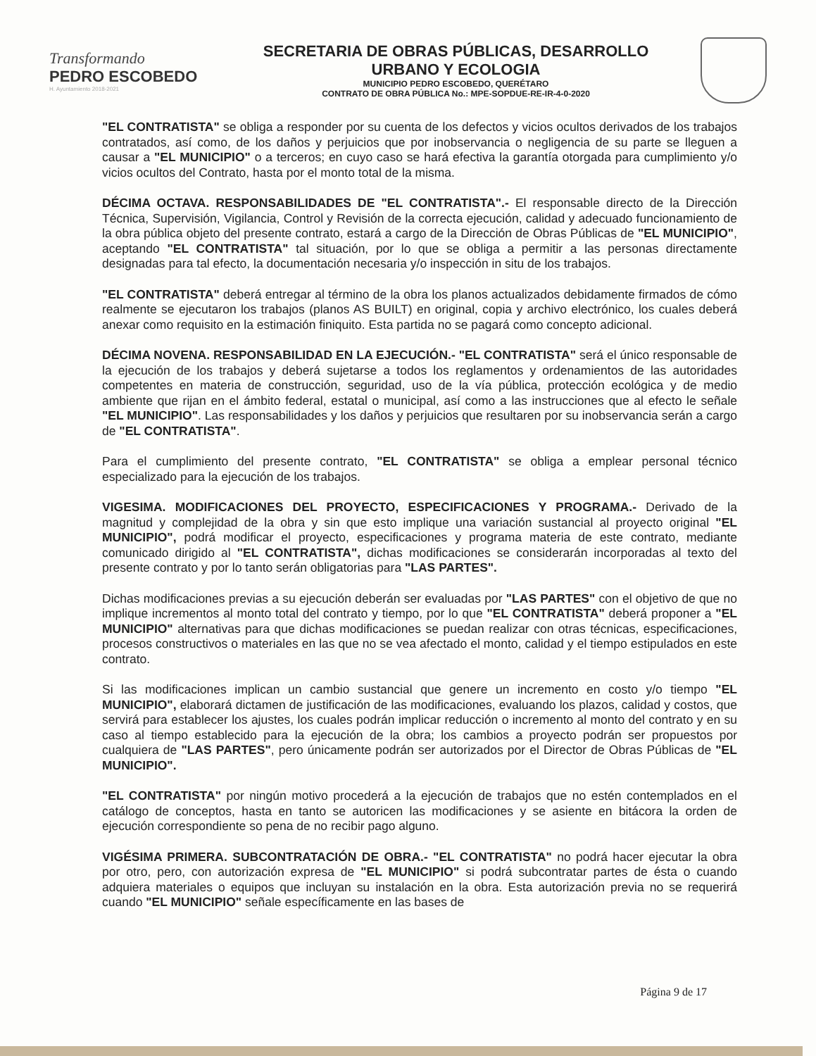Transformando
PEDRO ESCOBEDO
H. Ayuntamiento 2018-2021
SECRETARIA DE OBRAS PÚBLICAS, DESARROLLO
URBANO Y ECOLOGIA
MUNICIPIO PEDRO ESCOBEDO, QUERÉTARO
CONTRATO DE OBRA PÚBLICA No.: MPE-SOPDUE-RE-IR-4-0-2020
"EL CONTRATISTA" se obliga a responder por su cuenta de los defectos y vicios ocultos derivados de los trabajos contratados, así como, de los daños y perjuicios que por inobservancia o negligencia de su parte se lleguen a causar a "EL MUNICIPIO" o a terceros; en cuyo caso se hará efectiva la garantía otorgada para cumplimiento y/o vicios ocultos del Contrato, hasta por el monto total de la misma.
DÉCIMA OCTAVA. RESPONSABILIDADES DE "EL CONTRATISTA".- El responsable directo de la Dirección Técnica, Supervisión, Vigilancia, Control y Revisión de la correcta ejecución, calidad y adecuado funcionamiento de la obra pública objeto del presente contrato, estará a cargo de la Dirección de Obras Públicas de "EL MUNICIPIO", aceptando "EL CONTRATISTA" tal situación, por lo que se obliga a permitir a las personas directamente designadas para tal efecto, la documentación necesaria y/o inspección in situ de los trabajos.
"EL CONTRATISTA" deberá entregar al término de la obra los planos actualizados debidamente firmados de cómo realmente se ejecutaron los trabajos (planos AS BUILT) en original, copia y archivo electrónico, los cuales deberá anexar como requisito en la estimación finiquito. Esta partida no se pagará como concepto adicional.
DÉCIMA NOVENA. RESPONSABILIDAD EN LA EJECUCIÓN.- "EL CONTRATISTA" será el único responsable de la ejecución de los trabajos y deberá sujetarse a todos los reglamentos y ordenamientos de las autoridades competentes en materia de construcción, seguridad, uso de la vía pública, protección ecológica y de medio ambiente que rijan en el ámbito federal, estatal o municipal, así como a las instrucciones que al efecto le señale "EL MUNICIPIO". Las responsabilidades y los daños y perjuicios que resultaren por su inobservancia serán a cargo de "EL CONTRATISTA".
Para el cumplimiento del presente contrato, "EL CONTRATISTA" se obliga a emplear personal técnico especializado para la ejecución de los trabajos.
VIGESIMA. MODIFICACIONES DEL PROYECTO, ESPECIFICACIONES Y PROGRAMA.- Derivado de la magnitud y complejidad de la obra y sin que esto implique una variación sustancial al proyecto original "EL MUNICIPIO", podrá modificar el proyecto, especificaciones y programa materia de este contrato, mediante comunicado dirigido al "EL CONTRATISTA", dichas modificaciones se considerarán incorporadas al texto del presente contrato y por lo tanto serán obligatorias para "LAS PARTES".
Dichas modificaciones previas a su ejecución deberán ser evaluadas por "LAS PARTES" con el objetivo de que no implique incrementos al monto total del contrato y tiempo, por lo que "EL CONTRATISTA" deberá proponer a "EL MUNICIPIO" alternativas para que dichas modificaciones se puedan realizar con otras técnicas, especificaciones, procesos constructivos o materiales en las que no se vea afectado el monto, calidad y el tiempo estipulados en este contrato.
Si las modificaciones implican un cambio sustancial que genere un incremento en costo y/o tiempo "EL MUNICIPIO", elaborará dictamen de justificación de las modificaciones, evaluando los plazos, calidad y costos, que servirá para establecer los ajustes, los cuales podrán implicar reducción o incremento al monto del contrato y en su caso al tiempo establecido para la ejecución de la obra; los cambios a proyecto podrán ser propuestos por cualquiera de "LAS PARTES", pero únicamente podrán ser autorizados por el Director de Obras Públicas de "EL MUNICIPIO".
"EL CONTRATISTA" por ningún motivo procederá a la ejecución de trabajos que no estén contemplados en el catálogo de conceptos, hasta en tanto se autoricen las modificaciones y se asiente en bitácora la orden de ejecución correspondiente so pena de no recibir pago alguno.
VIGÉSIMA PRIMERA. SUBCONTRATACIÓN DE OBRA.- "EL CONTRATISTA" no podrá hacer ejecutar la obra por otro, pero, con autorización expresa de "EL MUNICIPIO" si podrá subcontratar partes de ésta o cuando adquiera materiales o equipos que incluyan su instalación en la obra. Esta autorización previa no se requerirá cuando "EL MUNICIPIO" señale específicamente en las bases de
Página 9 de 17